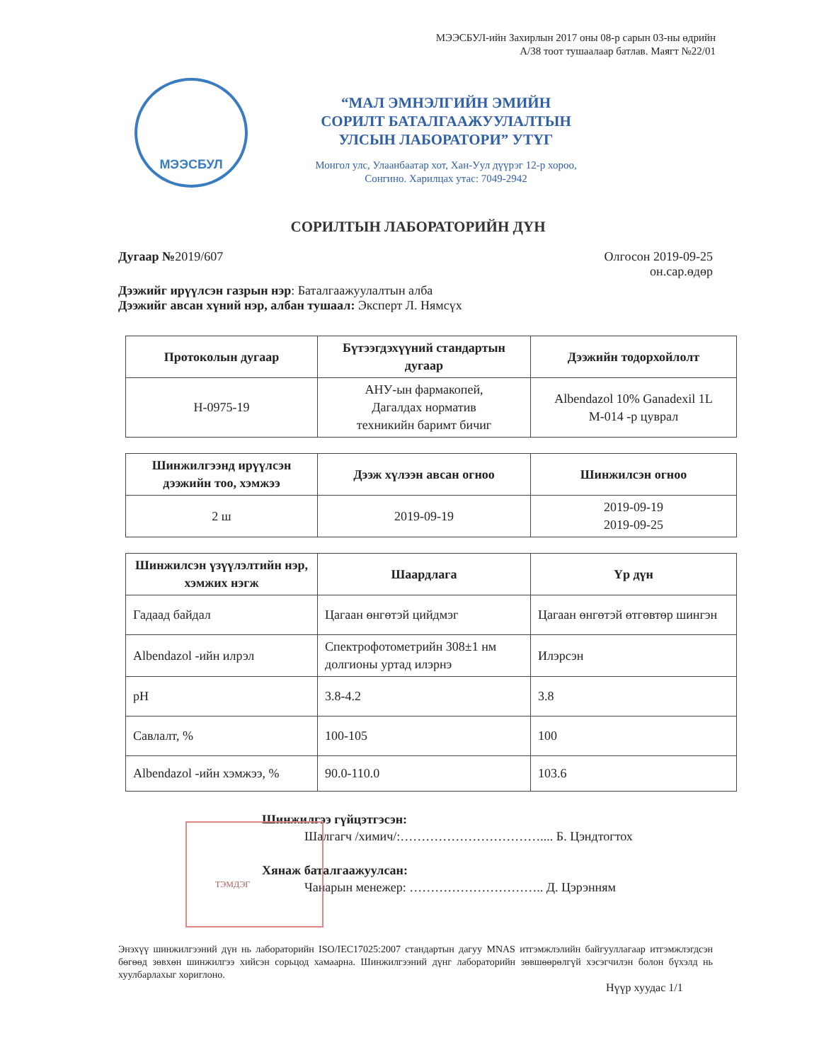МЭЭСБУЛ-ийн Захирлын 2017 оны 08-р сарын 03-ны өдрийн
А/38 тоот тушаалаар батлав. Маягт №22/01
МЭЭСБУЛ
“МАЛ ЭМНЭЛГИЙН ЭМИЙН
СОРИЛТ БАТАЛГААЖУУЛАЛТЫН
УЛСЫН ЛАБОРАТОРИ” УТҮГ
Монгол улс, Улаанбаатар хот, Хан-Уул дүүрэг 12-р хороо,
Сонгино. Харилцах утас: 7049-2942
СОРИЛТЫН ЛАБОРАТОРИЙН ДҮН
Дугаар №2019/607 Олгосон 2019-09-25
он.сар.өдөр
Дээжийг ирүүлсэн газрын нэр: Баталгаажуулалтын алба
Дээжийг авсан хүний нэр, албан тушаал: Эксперт Л. Нямсүх
| Протоколын дугаар | Бүтээгдэхүүний стандартын дугаар | Дээжийн тодорхойлолт |
| --- | --- | --- |
| H-0975-19 | АНУ-ын фармакопей, Дагалдах норматив техникийн баримт бичиг | Albendazol 10% Ganadexil 1L M-014 -р цуврал |
| Шинжилгээнд ирүүлсэн дээжийн тоо, хэмжээ | Дээж хүлээн авсан огноо | Шинжилсэн огноо |
| --- | --- | --- |
| 2 ш | 2019-09-19 | 2019-09-19 2019-09-25 |
| Шинжилсэн үзүүлэлтийн нэр, хэмжих нэгж | Шаардлага | Үр дүн |
| --- | --- | --- |
| Гадаад байдал | Цагаан өнгөтэй цийдмэг | Цагаан өнгөтэй өтгөвтөр шингэн |
| Albendazol -ийн илрэл | Спектрофотометрийн 308±1 нм долгионы уртад илэрнэ | Илэрсэн |
| pH | 3.8-4.2 | 3.8 |
| Савлалт, % | 100-105 | 100 |
| Albendazol -ийн хэмжээ, % | 90.0-110.0 | 103.6 |
Шинжилгээ гүйцэтгэсэн:
Шалгагч /химич/:…………………………….... Б. Цэндтогтох
Хянаж баталгаажуулсан:
Чанарын менежер: ………………………….. Д. Цэрэнням
ТЭМДЭГ
Энэхүү шинжилгээний дүн нь лабораторийн ISO/IEC17025:2007 стандартын дагуу MNAS итгэмжлэлийн байгууллагаар итгэмжлэгдсэн бөгөөд зөвхөн шинжилгээ хийсэн сорьцод хамаарна. Шинжилгээний дүнг лабораторийн зөвшөөрөлгүй хэсэгчилэн болон бүхэлд нь хуулбарлахыг хориглоно.
Нүүр хуудас 1/1